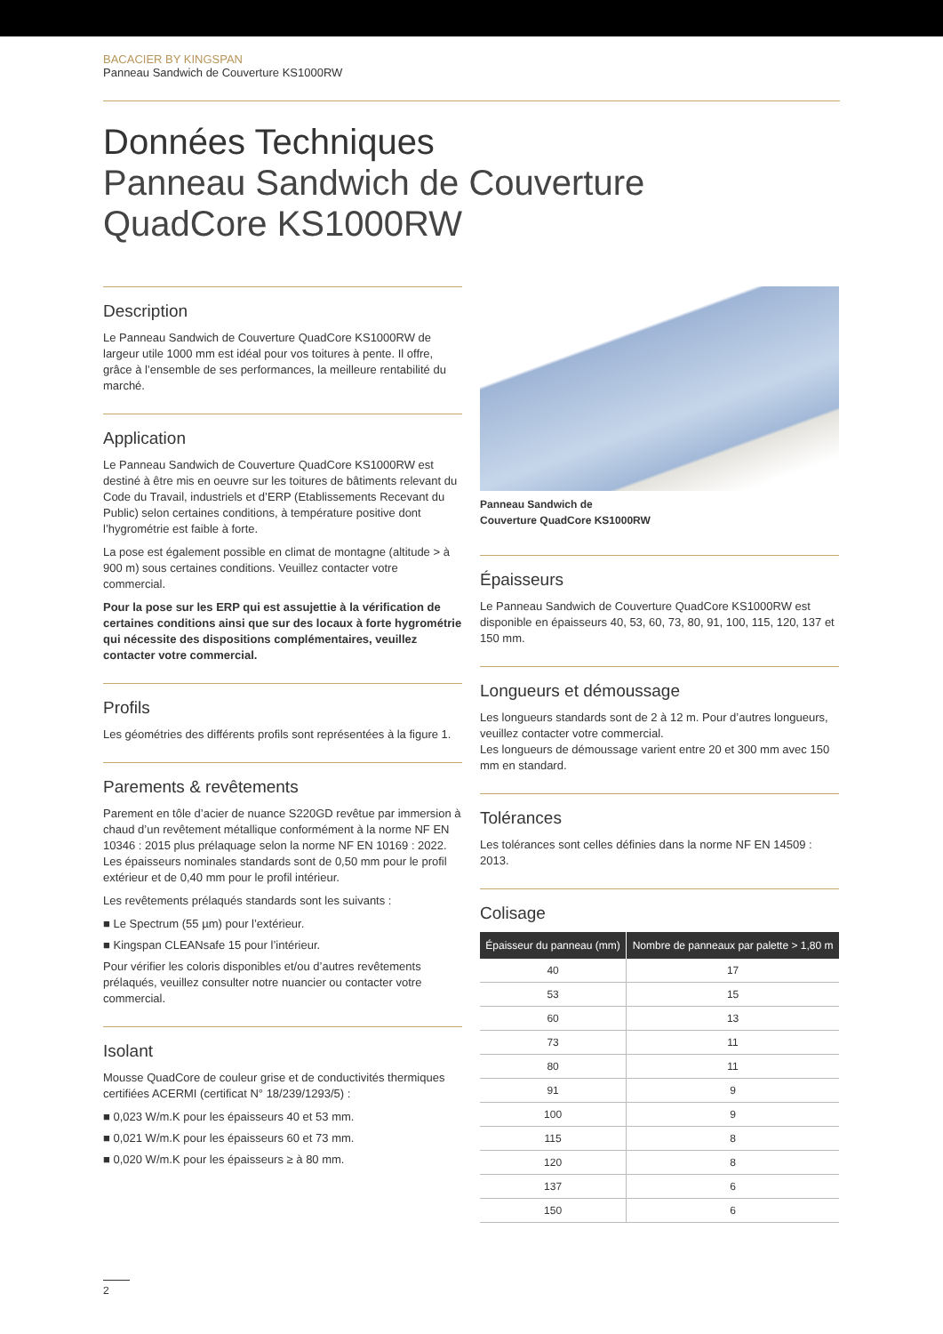BACACIER BY KINGSPAN
Panneau Sandwich de Couverture KS1000RW
Données Techniques
Panneau Sandwich de Couverture
QuadCore KS1000RW
Description
Le Panneau Sandwich de Couverture QuadCore KS1000RW de largeur utile 1000 mm est idéal pour vos toitures à pente. Il offre, grâce à l’ensemble de ses performances, la meilleure rentabilité du marché.
Application
Le Panneau Sandwich de Couverture QuadCore KS1000RW est destiné à être mis en oeuvre sur les toitures de bâtiments relevant du Code du Travail, industriels et d’ERP (Etablissements Recevant du Public) selon certaines conditions, à température positive dont l’hygrométrie est faible à forte.
La pose est également possible en climat de montagne (altitude > à 900 m) sous certaines conditions. Veuillez contacter votre commercial.
Pour la pose sur les ERP qui est assujettie à la vérification de certaines conditions ainsi que sur des locaux à forte hygrométrie qui nécessite des dispositions complémentaires, veuillez contacter votre commercial.
Profils
Les géométries des différents profils sont représentées à la figure 1.
Parements & revêtements
Parement en tôle d’acier de nuance S220GD revêtue par immersion à chaud d’un revêtement métallique conformément à la norme NF EN 10346 : 2015 plus prélaquage selon la norme NF EN 10169 : 2022. Les épaisseurs nominales standards sont de 0,50 mm pour le profil extérieur et de 0,40 mm pour le profil intérieur.
Les revêtements prélaqués standards sont les suivants :
■ Le Spectrum (55 µm) pour l’extérieur.
■ Kingspan CLEANsafe 15 pour l’intérieur.
Pour vérifier les coloris disponibles et/ou d’autres revêtements prélaqués, veuillez consulter notre nuancier ou contacter votre commercial.
Isolant
Mousse QuadCore de couleur grise et de conductivités thermiques certifiées ACERMI (certificat N° 18/239/1293/5) :
■ 0,023 W/m.K pour les épaisseurs 40 et 53 mm.
■ 0,021 W/m.K pour les épaisseurs 60 et 73 mm.
■ 0,020 W/m.K pour les épaisseurs ≥ à 80 mm.
Panneau Sandwich de
Couverture QuadCore KS1000RW
Épaisseurs
Le Panneau Sandwich de Couverture QuadCore KS1000RW est disponible en épaisseurs 40, 53, 60, 73, 80, 91, 100, 115, 120, 137 et 150 mm.
Longueurs et démoussage
Les longueurs standards sont de 2 à 12 m. Pour d’autres longueurs, veuillez contacter votre commercial.
Les longueurs de démoussage varient entre 20 et 300 mm avec 150 mm en standard.
Tolérances
Les tolérances sont celles définies dans la norme NF EN 14509 : 2013.
Colisage
| Épaisseur du panneau (mm) | Nombre de panneaux par palette > 1,80 m |
| --- | --- |
| 40 | 17 |
| 53 | 15 |
| 60 | 13 |
| 73 | 11 |
| 80 | 11 |
| 91 | 9 |
| 100 | 9 |
| 115 | 8 |
| 120 | 8 |
| 137 | 6 |
| 150 | 6 |
2